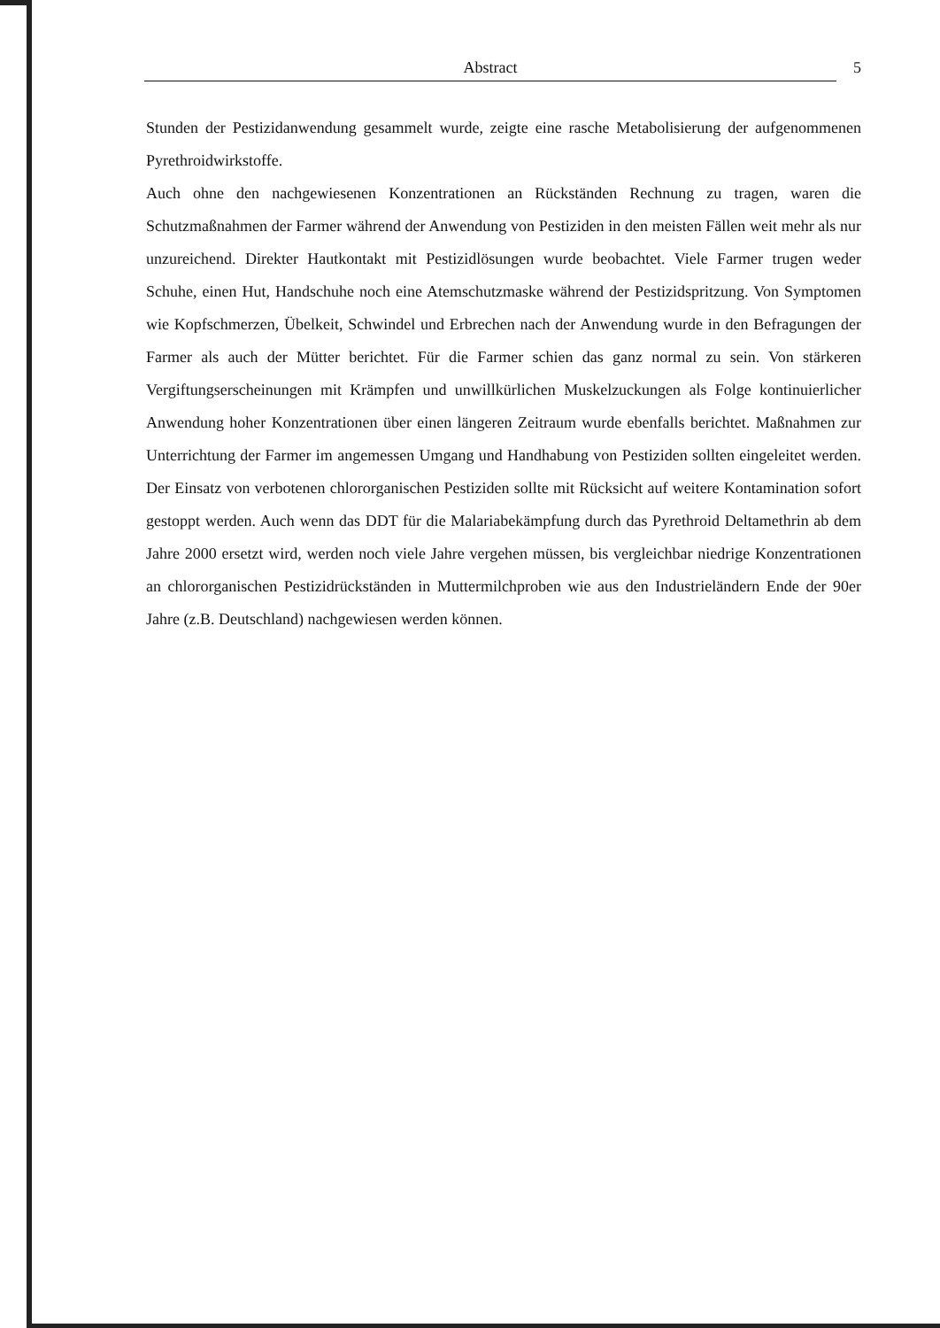Abstract 5
Stunden der Pestizidanwendung gesammelt wurde, zeigte eine rasche Metabolisierung der aufgenommenen Pyrethroidwirkstoffe.
Auch ohne den nachgewiesenen Konzentrationen an Rückständen Rechnung zu tragen, waren die Schutzmaßnahmen der Farmer während der Anwendung von Pestiziden in den meisten Fällen weit mehr als nur unzureichend. Direkter Hautkontakt mit Pestizidlösungen wurde beobachtet. Viele Farmer trugen weder Schuhe, einen Hut, Handschuhe noch eine Atemschutzmaske während der Pestizidspritzung. Von Symptomen wie Kopfschmerzen, Übelkeit, Schwindel und Erbrechen nach der Anwendung wurde in den Befragungen der Farmer als auch der Mütter berichtet. Für die Farmer schien das ganz normal zu sein. Von stärkeren Vergiftungserscheinungen mit Krämpfen und unwillkürlichen Muskelzuckungen als Folge kontinuierlicher Anwendung hoher Konzentrationen über einen längeren Zeitraum wurde ebenfalls berichtet. Maßnahmen zur Unterrichtung der Farmer im angemessen Umgang und Handhabung von Pestiziden sollten eingeleitet werden. Der Einsatz von verbotenen chlororganischen Pestiziden sollte mit Rücksicht auf weitere Kontamination sofort gestoppt werden. Auch wenn das DDT für die Malariabekämpfung durch das Pyrethroid Deltamethrin ab dem Jahre 2000 ersetzt wird, werden noch viele Jahre vergehen müssen, bis vergleichbar niedrige Konzentrationen an chlororganischen Pestizidrückständen in Muttermilchproben wie aus den Industrieländern Ende der 90er Jahre (z.B. Deutschland) nachgewiesen werden können.